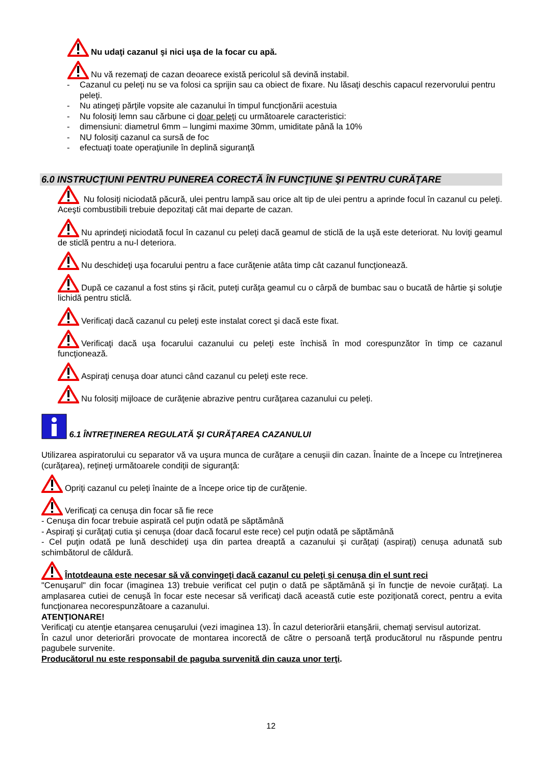Nu udaţi cazanul şi nici uşa de la focar cu apă.
Nu vă rezemaţi de cazan deoarece există pericolul să devină instabil.
- Cazanul cu peleţi nu se va folosi ca sprijin sau ca obiect de fixare. Nu lăsaţi deschis capacul rezervorului pentru peleţi.
- Nu atingeţi părţile vopsite ale cazanului în timpul funcţionării acestuia
- Nu folosiţi lemn sau cărbune ci doar peleţi cu următoarele caracteristici:
- dimensiuni: diametrul 6mm – lungimi maxime 30mm, umiditate până la 10%
- NU folosiţi cazanul ca sursă de foc
- efectuaţi toate operaţiunile în deplină siguranţă
6.0 INSTRUCŢIUNI PENTRU PUNEREA CORECTĂ ÎN FUNCŢIUNE ŞI PENTRU CURĂŢARE
Nu folosiţi niciodată păcură, ulei pentru lampă sau orice alt tip de ulei pentru a aprinde focul în cazanul cu peleţi. Aceşti combustibili trebuie depozitaţi cât mai departe de cazan.
Nu aprindeţi niciodată focul în cazanul cu peleţi dacă geamul de sticlă de la uşă este deteriorat. Nu loviţi geamul de sticlă pentru a nu-l deteriora.
Nu deschideţi uşa focarului pentru a face curăţenie atâta timp cât cazanul funcţionează.
După ce cazanul a fost stins şi răcit, puteţi curăţa geamul cu o cârpă de bumbac sau o bucată de hârtie şi soluţie lichidă pentru sticlă.
Verificaţi dacă cazanul cu peleţi este instalat corect şi dacă este fixat.
Verificaţi dacă uşa focarului cazanului cu peleţi este închisă în mod corespunzător în timp ce cazanul funcţionează.
Aspiraţi cenuşa doar atunci când cazanul cu peleţi este rece.
Nu folosiţi mijloace de curăţenie abrazive pentru curăţarea cazanului cu peleţi.
6.1 ÎNTREŢINEREA REGULATĂ ŞI CURĂŢAREA CAZANULUI
Utilizarea aspiratorului cu separator vă va uşura munca de curăţare a cenuşii din cazan. Înainte de a începe cu întreţinerea (curăţarea), reţineţi următoarele condiţii de siguranţă:
Opriţi cazanul cu peleţi înainte de a începe orice tip de curăţenie.
Verificaţi ca cenuşa din focar să fie rece
- Cenuşa din focar trebuie aspirată cel puţin odată pe săptămână
- Aspiraţi şi curăţaţi cutia şi cenuşa (doar dacă focarul este rece) cel puţin odată pe săptămână
- Cel puţin odată pe lună deschideţi uşa din partea dreaptă a cazanului şi curăţaţi (aspiraţi) cenuşa adunată sub schimbătorul de căldură.
Întotdeauna este necesar să vă convingeţi dacă cazanul cu peleţi şi cenuşa din el sunt reci
"Cenuşarul" din focar (imaginea 13) trebuie verificat cel puţin o dată pe săptămână şi în funcţie de nevoie curăţaţi. La amplasarea cutiei de cenuşă în focar este necesar să verificaţi dacă această cutie este poziţionată corect, pentru a evita funcţionarea necorespunzătoare a cazanului.
ATENŢIONARE!
Verificaţi cu atenţie etanşarea cenuşarului (vezi imaginea 13). În cazul deteriorării etanşării, chemaţi servisul autorizat.
În cazul unor deteriorări provocate de montarea incorectă de către o persoană terţă producătorul nu răspunde pentru pagubele survenite.
Producătorul nu este responsabil de paguba survenită din cauza unor terţi.
12